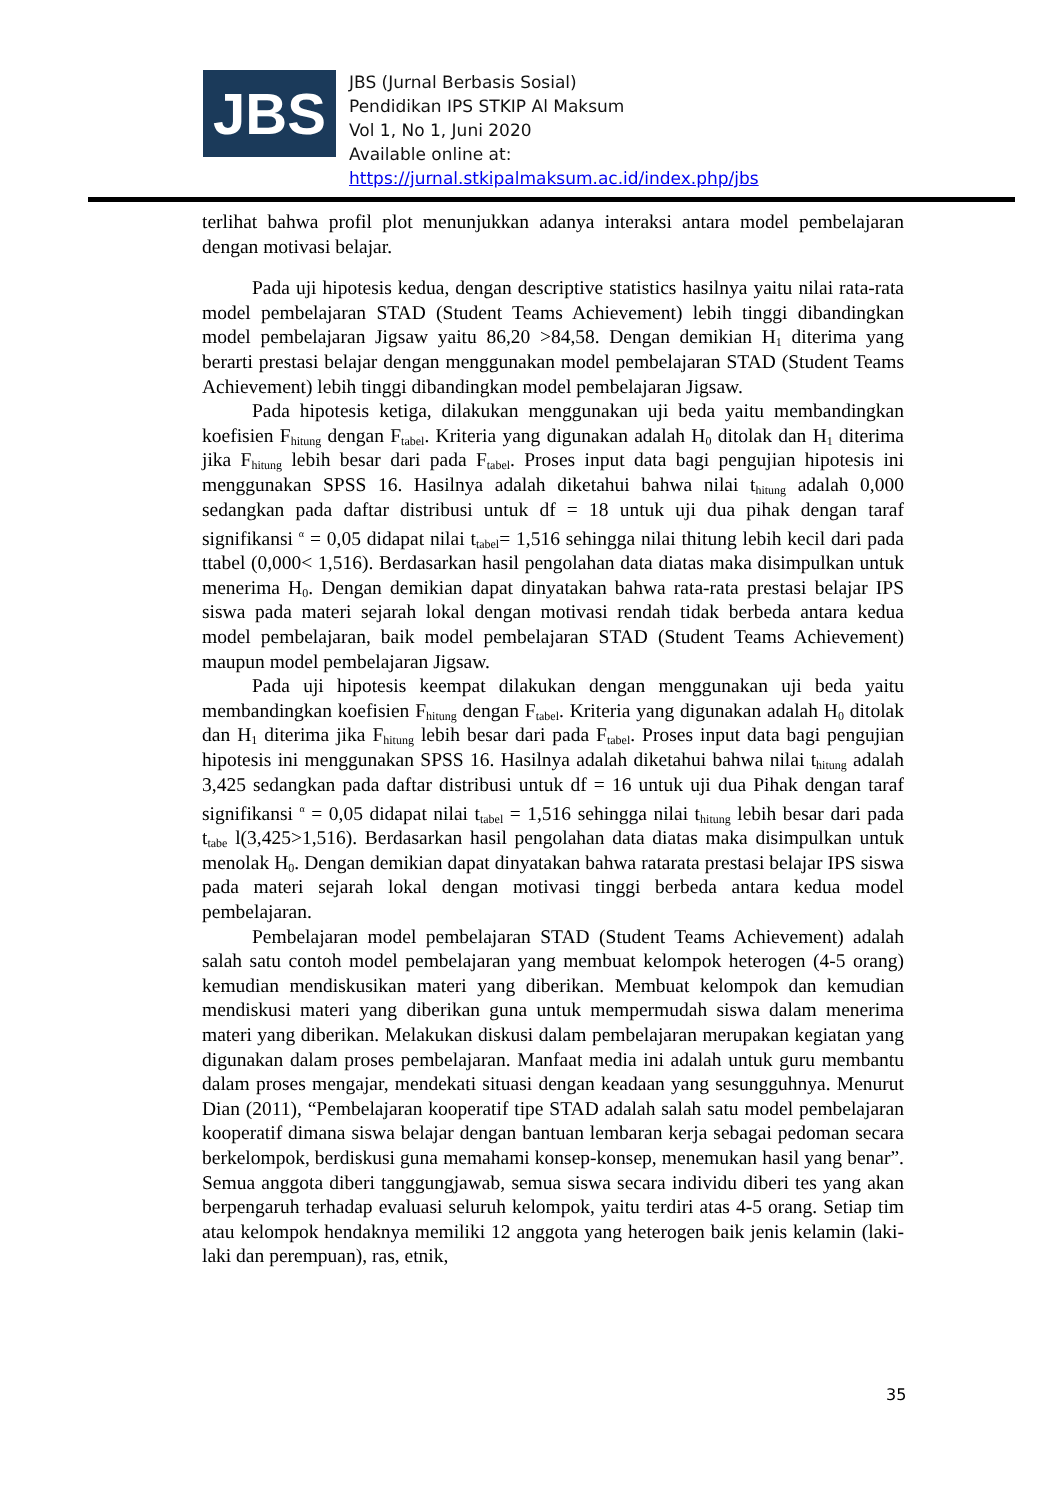JBS
JBS (Jurnal Berbasis Sosial)
Pendidikan IPS STKIP Al Maksum
Vol 1, No 1, Juni 2020
Available online at:
https://jurnal.stkipalmaksum.ac.id/index.php/jbs
terlihat bahwa profil plot menunjukkan adanya interaksi antara model pembelajaran dengan motivasi belajar.
Pada uji hipotesis kedua, dengan descriptive statistics hasilnya yaitu nilai rata-rata model pembelajaran STAD (Student Teams Achievement) lebih tinggi dibandingkan model pembelajaran Jigsaw yaitu 86,20 >84,58. Dengan demikian H<sub>1</sub> diterima yang berarti prestasi belajar dengan menggunakan model pembelajaran STAD (Student Teams Achievement) lebih tinggi dibandingkan model pembelajaran Jigsaw.
Pada hipotesis ketiga, dilakukan menggunakan uji beda yaitu membandingkan koefisien F<sub>hitung</sub> dengan F<sub>tabel</sub>. Kriteria yang digunakan adalah H<sub>0</sub> ditolak dan H<sub>1</sub> diterima jika F<sub>hitung</sub> lebih besar dari pada F<sub>tabel</sub>. Proses input data bagi pengujian hipotesis ini menggunakan SPSS 16. Hasilnya adalah diketahui bahwa nilai t<sub>hitung</sub> adalah 0,000 sedangkan pada daftar distribusi untuk df = 18 untuk uji dua pihak dengan taraf signifikansi <sup>α</sup> = 0,05 didapat nilai t<sub>tabel</sub>= 1,516 sehingga nilai thitung lebih kecil dari pada ttabel (0,000< 1,516). Berdasarkan hasil pengolahan data diatas maka disimpulkan untuk menerima H<sub>0</sub>. Dengan demikian dapat dinyatakan bahwa rata-rata prestasi belajar IPS siswa pada materi sejarah lokal dengan motivasi rendah tidak berbeda antara kedua model pembelajaran, baik model pembelajaran STAD (Student Teams Achievement) maupun model pembelajaran Jigsaw.
Pada uji hipotesis keempat dilakukan dengan menggunakan uji beda yaitu membandingkan koefisien F<sub>hitung</sub> dengan F<sub>tabel</sub>. Kriteria yang digunakan adalah H<sub>0</sub> ditolak dan H<sub>1</sub> diterima jika F<sub>hitung</sub> lebih besar dari pada F<sub>tabel</sub>. Proses input data bagi pengujian hipotesis ini menggunakan SPSS 16. Hasilnya adalah diketahui bahwa nilai t<sub>hitung</sub> adalah 3,425 sedangkan pada daftar distribusi untuk df = 16 untuk uji dua Pihak dengan taraf signifikansi <sup>α</sup> = 0,05 didapat nilai t<sub>tabel</sub> = 1,516 sehingga nilai t<sub>hitung</sub> lebih besar dari pada t<sub>tabe</sub> l(3,425>1,516). Berdasarkan hasil pengolahan data diatas maka disimpulkan untuk menolak H<sub>0</sub>. Dengan demikian dapat dinyatakan bahwa ratarata prestasi belajar IPS siswa pada materi sejarah lokal dengan motivasi tinggi berbeda antara kedua model pembelajaran.
Pembelajaran model pembelajaran STAD (Student Teams Achievement) adalah salah satu contoh model pembelajaran yang membuat kelompok heterogen (4-5 orang) kemudian mendiskusikan materi yang diberikan. Membuat kelompok dan kemudian mendiskusi materi yang diberikan guna untuk mempermudah siswa dalam menerima materi yang diberikan. Melakukan diskusi dalam pembelajaran merupakan kegiatan yang digunakan dalam proses pembelajaran. Manfaat media ini adalah untuk guru membantu dalam proses mengajar, mendekati situasi dengan keadaan yang sesungguhnya. Menurut Dian (2011), “Pembelajaran kooperatif tipe STAD adalah salah satu model pembelajaran kooperatif dimana siswa belajar dengan bantuan lembaran kerja sebagai pedoman secara berkelompok, berdiskusi guna memahami konsep-konsep, menemukan hasil yang benar”. Semua anggota diberi tanggungjawab, semua siswa secara individu diberi tes yang akan berpengaruh terhadap evaluasi seluruh kelompok, yaitu terdiri atas 4-5 orang. Setiap tim atau kelompok hendaknya memiliki 12 anggota yang heterogen baik jenis kelamin (laki-laki dan perempuan), ras, etnik,
35